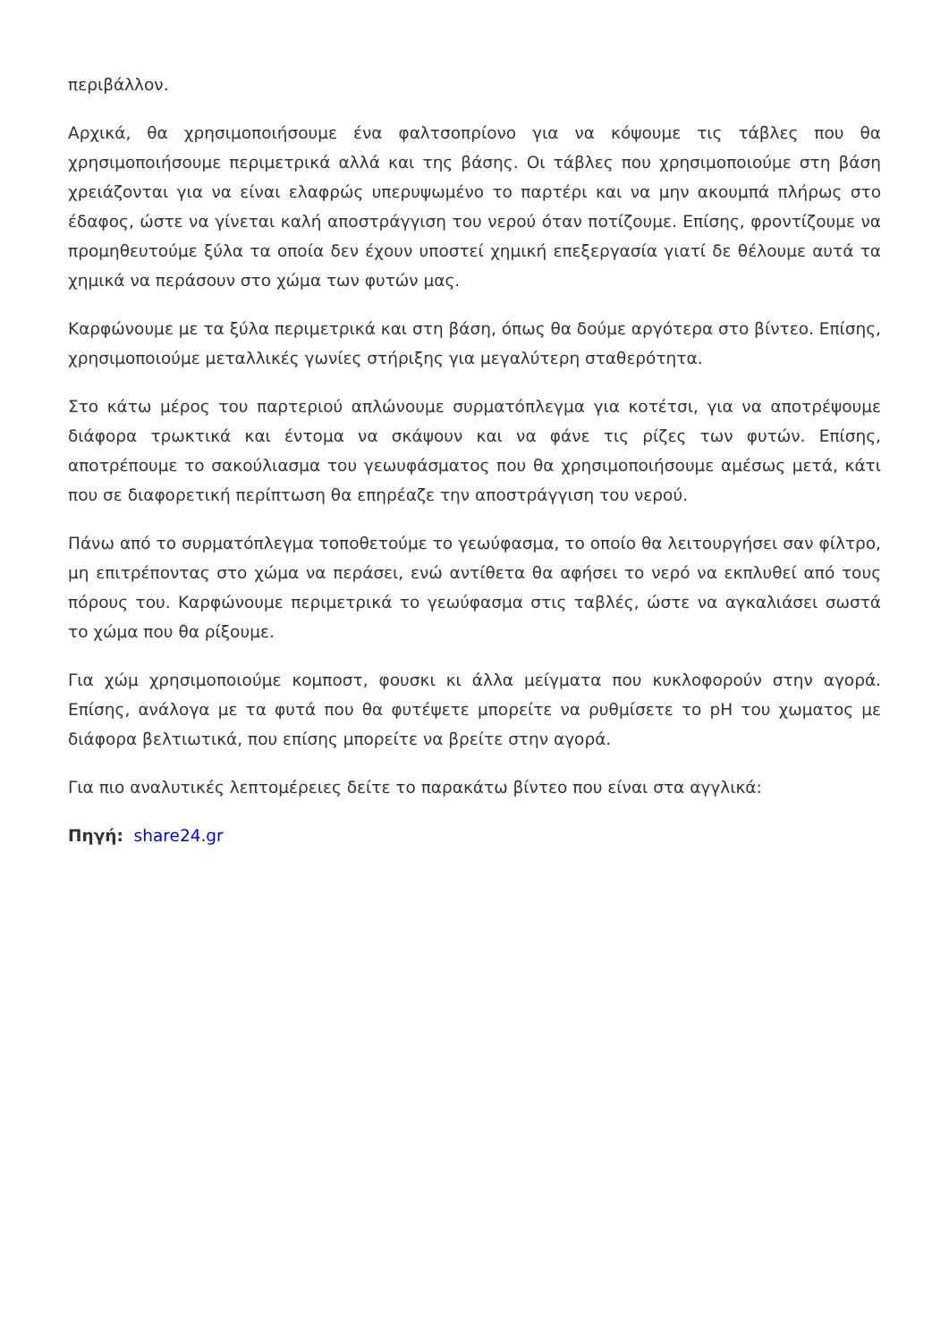περιβάλλον.
Αρχικά, θα χρησιμοποιήσουμε ένα φαλτσοπρίονο για να κόψουμε τις τάβλες που θα χρησιμοποιήσουμε περιμετρικά αλλά και της βάσης. Οι τάβλες που χρησιμοποιούμε στη βάση χρειάζονται για να είναι ελαφρώς υπερυψωμένο το παρτέρι και να μην ακουμπά πλήρως στο έδαφος, ώστε να γίνεται καλή αποστράγγιση του νερού όταν ποτίζουμε. Επίσης, φροντίζουμε να προμηθευτούμε ξύλα τα οποία δεν έχουν υποστεί χημική επεξεργασία γιατί δε θέλουμε αυτά τα χημικά να περάσουν στο χώμα των φυτών μας.
Καρφώνουμε με τα ξύλα περιμετρικά και στη βάση, όπως θα δούμε αργότερα στο βίντεο. Επίσης, χρησιμοποιούμε μεταλλικές γωνίες στήριξης για μεγαλύτερη σταθερότητα.
Στο κάτω μέρος του παρτεριού απλώνουμε συρματόπλεγμα για κοτέτσι, για να αποτρέψουμε διάφορα τρωκτικά και έντομα να σκάψουν και να φάνε τις ρίζες των φυτών. Επίσης, αποτρέπουμε το σακούλιασμα του γεωυφάσματος που θα χρησιμοποιήσουμε αμέσως μετά, κάτι που σε διαφορετική περίπτωση θα επηρέαζε την αποστράγγιση του νερού.
Πάνω από το συρματόπλεγμα τοποθετούμε το γεωύφασμα, το οποίο θα λειτουργήσει σαν φίλτρο, μη επιτρέποντας στο χώμα να περάσει, ενώ αντίθετα θα αφήσει το νερό να εκπλυθεί από τους πόρους του. Καρφώνουμε περιμετρικά το γεωύφασμα στις ταβλές, ώστε να αγκαλιάσει σωστά το χώμα που θα ρίξουμε.
Για χώμ χρησιμοποιούμε κομποστ, φουσκι κι άλλα μείγματα που κυκλοφορούν στην αγορά. Επίσης, ανάλογα με τα φυτά που θα φυτέψετε μπορείτε να ρυθμίσετε το pH του χωματος με διάφορα βελτιωτικά, που επίσης μπορείτε να βρείτε στην αγορά.
Για πιο αναλυτικές λεπτομέρειες δείτε το παρακάτω βίντεο που είναι στα αγγλικά:
Πηγή: share24.gr